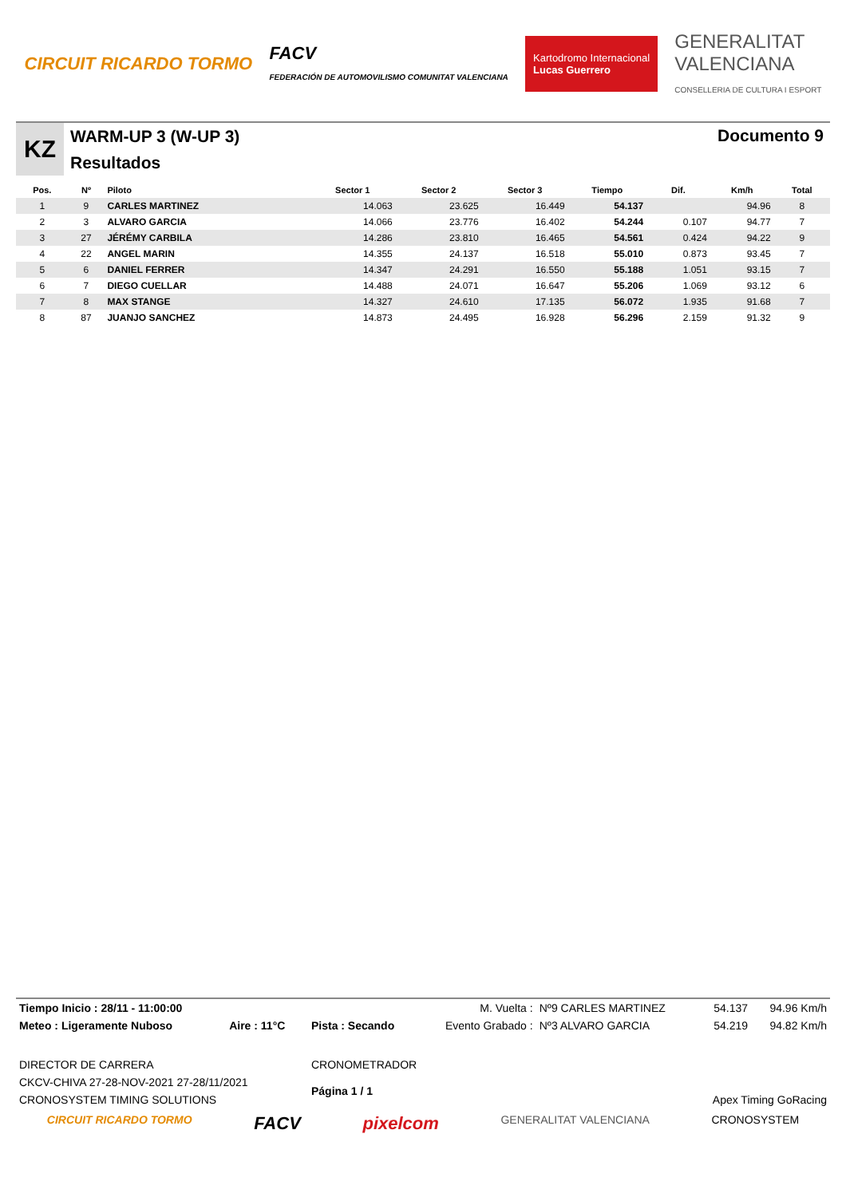CIRCUIT RICARDO TORMO
FACV
FEDERACIÓN DE AUTOMOVILISMO COMUNITAT VALENCIANA
Kartodromo Internacional
Lucas Guerrero
GENERALITAT
VALENCIANA
CONSELLERIA DE CULTURA I ESPORT
KZ
WARM-UP 3 (W-UP 3)
Resultados
Documento 9
| Pos. | Nº | Piloto | Sector 1 | Sector 2 | Sector 3 | Tiempo | Dif. | Km/h | Total |
| --- | --- | --- | --- | --- | --- | --- | --- | --- | --- |
| 1 | 9 | CARLES MARTINEZ | 14.063 | 23.625 | 16.449 | 54.137 | | 94.96 | 8 |
| 2 | 3 | ALVARO GARCIA | 14.066 | 23.776 | 16.402 | 54.244 | 0.107 | 94.77 | 7 |
| 3 | 27 | JÉRÉMY CARBILA | 14.286 | 23.810 | 16.465 | 54.561 | 0.424 | 94.22 | 9 |
| 4 | 22 | ANGEL MARIN | 14.355 | 24.137 | 16.518 | 55.010 | 0.873 | 93.45 | 7 |
| 5 | 6 | DANIEL FERRER | 14.347 | 24.291 | 16.550 | 55.188 | 1.051 | 93.15 | 7 |
| 6 | 7 | DIEGO CUELLAR | 14.488 | 24.071 | 16.647 | 55.206 | 1.069 | 93.12 | 6 |
| 7 | 8 | MAX STANGE | 14.327 | 24.610 | 17.135 | 56.072 | 1.935 | 91.68 | 7 |
| 8 | 87 | JUANJO SANCHEZ | 14.873 | 24.495 | 16.928 | 56.296 | 2.159 | 91.32 | 9 |
| Tiempo Inicio : 28/11 - 11:00:00 | | | M. Vuelta : | Nº9 CARLES MARTINEZ | 54.137 | 94.96 Km/h |
| Meteo : Ligeramente Nuboso | Aire : 11°C | Pista : Secando | Evento Grabado : | Nº3 ALVARO GARCIA | 54.219 | 94.82 Km/h |
| DIRECTOR DE CARRERA | | CRONOMETRADOR | | | | |
| CKCV-CHIVA 27-28-NOV-2021 27-28/11/2021 | | Página 1 / 1 | | | | |
| CRONOSYSTEM TIMING SOLUTIONS | | | | Apex Timing GoRacing | | |
CIRCUIT RICARDO TORMO FACV pixelcom GENERALITAT VALENCIANA CRONOSYSTEM